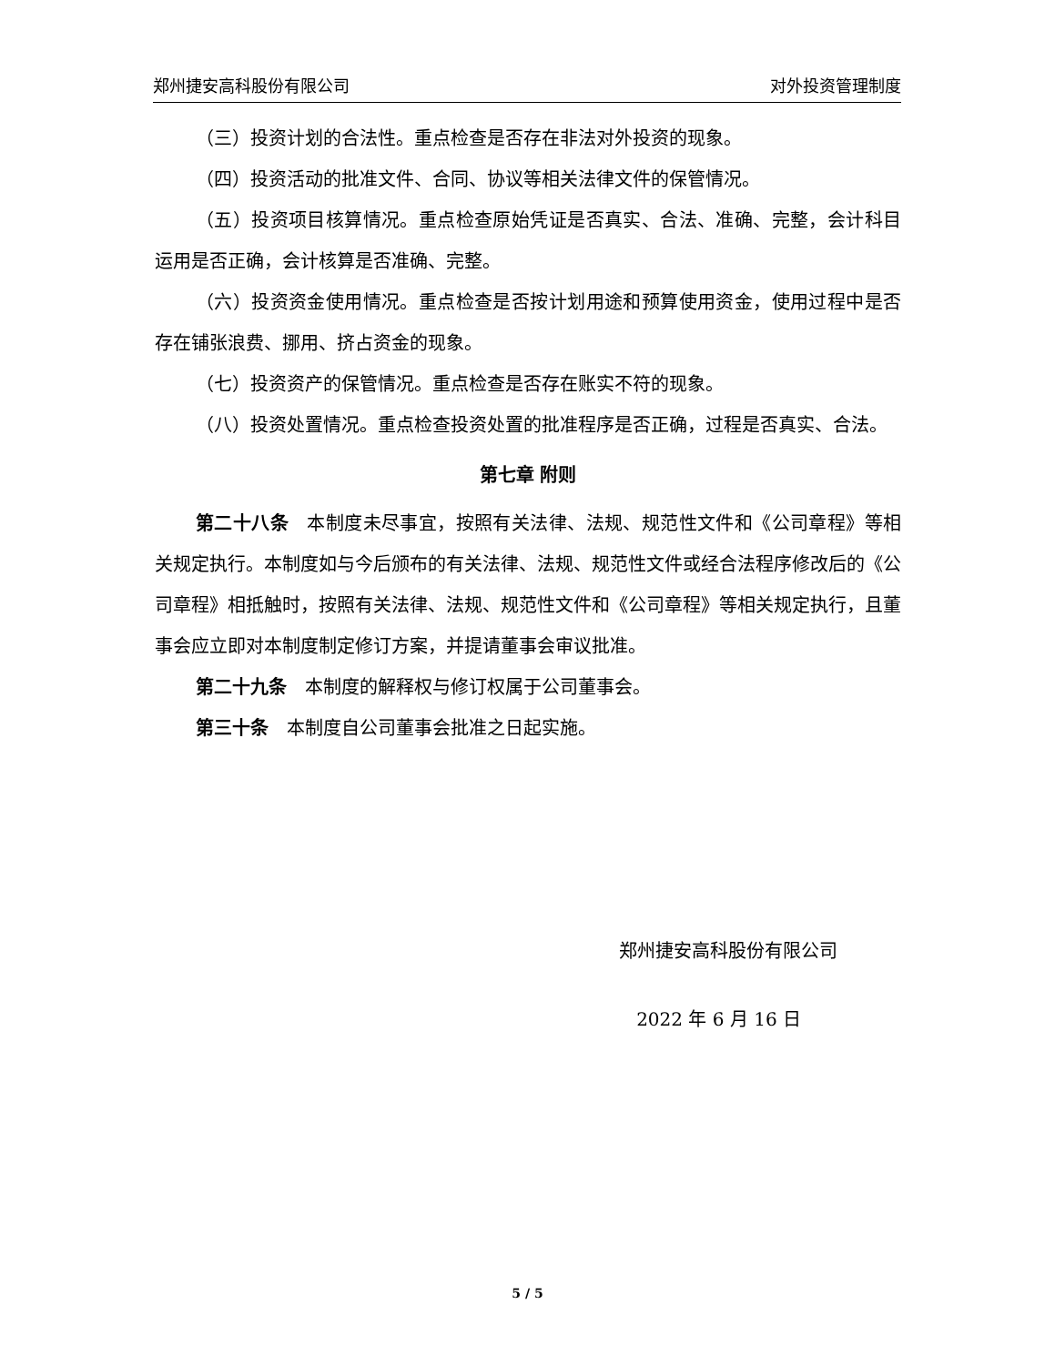郑州捷安高科股份有限公司 对外投资管理制度
（三）投资计划的合法性。重点检查是否存在非法对外投资的现象。
（四）投资活动的批准文件、合同、协议等相关法律文件的保管情况。
（五）投资项目核算情况。重点检查原始凭证是否真实、合法、准确、完整，会计科目运用是否正确，会计核算是否准确、完整。
（六）投资资金使用情况。重点检查是否按计划用途和预算使用资金，使用过程中是否存在铺张浪费、挪用、挤占资金的现象。
（七）投资资产的保管情况。重点检查是否存在账实不符的现象。
（八）投资处置情况。重点检查投资处置的批准程序是否正确，过程是否真实、合法。
第七章 附则
第二十八条　本制度未尽事宜，按照有关法律、法规、规范性文件和《公司章程》等相关规定执行。本制度如与今后颁布的有关法律、法规、规范性文件或经合法程序修改后的《公司章程》相抵触时，按照有关法律、法规、规范性文件和《公司章程》等相关规定执行，且董事会应立即对本制度制定修订方案，并提请董事会审议批准。
第二十九条　本制度的解释权与修订权属于公司董事会。
第三十条　本制度自公司董事会批准之日起实施。
郑州捷安高科股份有限公司
2022 年 6 月 16 日
5 / 5